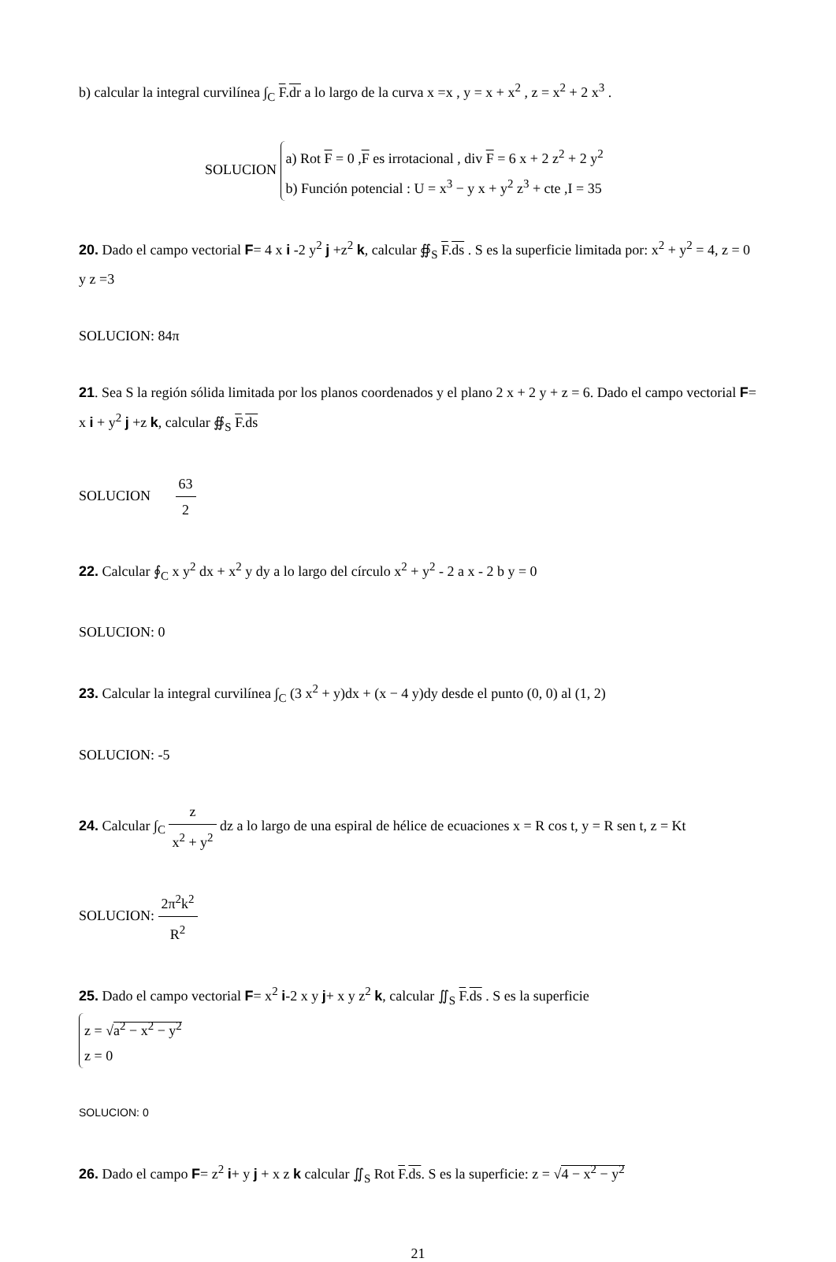b) calcular la integral curvilínea ∫<sub>C</sub> F.dr a lo largo de la curva x =x , y = x + x<sup>2</sup> , z = x<sup>2</sup> + 2 x<sup>3</sup> .
SOLUCION a) Rot F = 0 ,F es irrotacional , div F = 6 x + 2 z<sup>2</sup> + 2 y<sup>2</sup>
b) Función potencial : U = x<sup>3</sup> − y x + y<sup>2</sup> z<sup>3</sup> + cte ,I = 35
20. Dado el campo vectorial F= 4 x i -2 y<sup>2</sup> j +z<sup>2</sup> k, calcular ∯<sub>S</sub> F.ds . S es la superficie limitada por: x<sup>2</sup> + y<sup>2</sup> = 4, z = 0 y z =3
SOLUCION: 84π
21. Sea S la región sólida limitada por los planos coordenados y el plano 2 x + 2 y + z = 6. Dado el campo vectorial F= x i + y<sup>2</sup> j +z k, calcular ∯<sub>S</sub> F.ds
SOLUCION 63 2
22. Calcular ∮<sub>C</sub> x y<sup>2</sup> dx + x<sup>2</sup> y dy a lo largo del círculo x<sup>2</sup> + y<sup>2</sup> - 2 a x - 2 b y = 0
SOLUCION: 0
23. Calcular la integral curvilínea ∫<sub>C</sub> (3 x<sup>2</sup> + y)dx + (x − 4 y)dy desde el punto (0, 0) al (1, 2)
SOLUCION: -5
24. Calcular ∫<sub>C</sub> z x<sup>2</sup> + y<sup>2</sup> dz a lo largo de una espiral de hélice de ecuaciones x = R cos t, y = R sen t, z = Kt
SOLUCION: 2π<sup>2</sup>k<sup>2</sup> R<sup>2</sup>
25. Dado el campo vectorial F= x<sup>2</sup> i-2 x y j+ x y z<sup>2</sup> k, calcular ∬<sub>S</sub> F.ds . S es la superficie
z = √a<sup>2</sup> − x<sup>2</sup> − y<sup>2</sup>
z = 0
SOLUCION: 0
26. Dado el campo F= z<sup>2</sup> i+ y j + x z k calcular ∬<sub>S</sub> Rot F.ds. S es la superficie: z = √4 − x<sup>2</sup> − y<sup>2</sup>
21